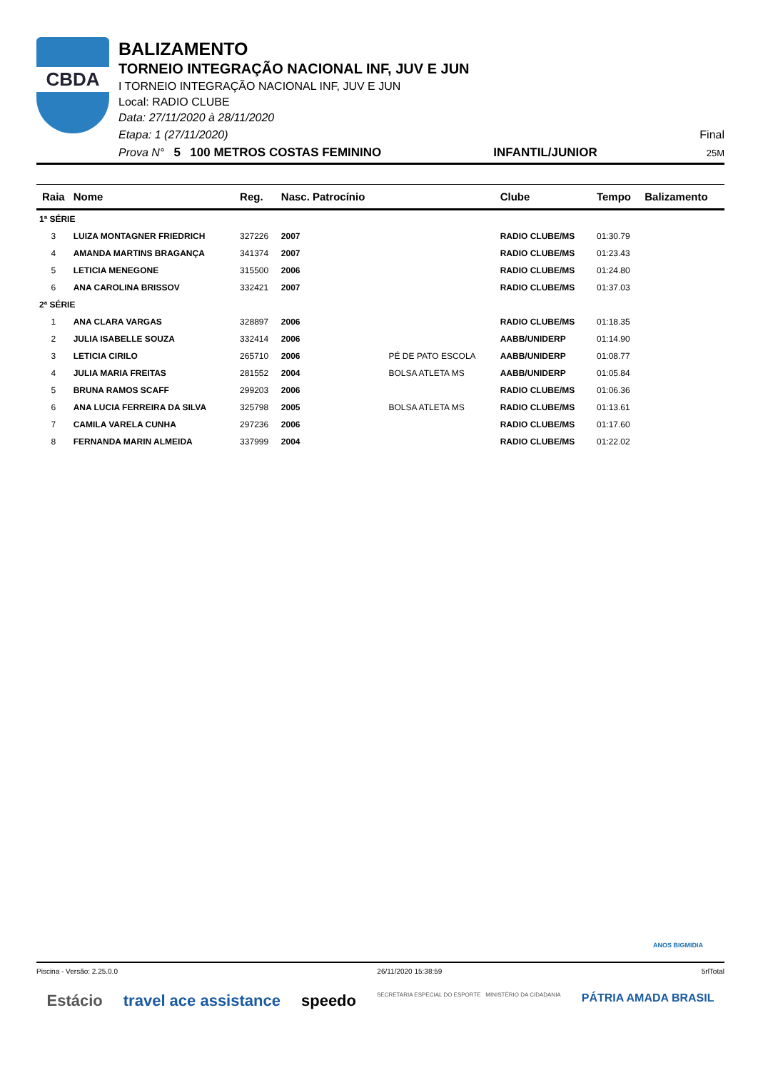CBDA
BALIZAMENTO
TORNEIO INTEGRAÇÃO NACIONAL INF, JUV E JUN
I TORNEIO INTEGRAÇÃO NACIONAL INF, JUV E JUN
Local: RADIO CLUBE
Data: 27/11/2020 à 28/11/2020
Etapa: 1 (27/11/2020) Final
Prova N° 5 100 METROS COSTAS FEMININO INFANTIL/JUNIOR 25M
| Raia | Nome | Reg. | Nasc. Patrocínio | | Clube | Tempo | Balizamento |
| --- | --- | --- | --- | --- | --- | --- | --- |
| 1ª SÉRIE | | | | | | | |
| 3 | LUIZA MONTAGNER FRIEDRICH | 327226 | 2007 | | RADIO CLUBE/MS | 01:30.79 | |
| 4 | AMANDA MARTINS BRAGANÇA | 341374 | 2007 | | RADIO CLUBE/MS | 01:23.43 | |
| 5 | LETICIA MENEGONE | 315500 | 2006 | | RADIO CLUBE/MS | 01:24.80 | |
| 6 | ANA CAROLINA BRISSOV | 332421 | 2007 | | RADIO CLUBE/MS | 01:37.03 | |
| 2ª SÉRIE | | | | | | | |
| 1 | ANA CLARA VARGAS | 328897 | 2006 | | RADIO CLUBE/MS | 01:18.35 | |
| 2 | JULIA ISABELLE SOUZA | 332414 | 2006 | | AABB/UNIDERP | 01:14.90 | |
| 3 | LETICIA CIRILO | 265710 | 2006 | PÉ DE PATO ESCOLA | AABB/UNIDERP | 01:08.77 | |
| 4 | JULIA MARIA FREITAS | 281552 | 2004 | BOLSA ATLETA MS | AABB/UNIDERP | 01:05.84 | |
| 5 | BRUNA RAMOS SCAFF | 299203 | 2006 | | RADIO CLUBE/MS | 01:06.36 | |
| 6 | ANA LUCIA FERREIRA DA SILVA | 325798 | 2005 | BOLSA ATLETA MS | RADIO CLUBE/MS | 01:13.61 | |
| 7 | CAMILA VARELA CUNHA | 297236 | 2006 | | RADIO CLUBE/MS | 01:17.60 | |
| 8 | FERNANDA MARIN ALMEIDA | 337999 | 2004 | | RADIO CLUBE/MS | 01:22.02 | |
ANOS BIGMIDIA
Piscina - Versão: 2.25.0.0 26/11/2020 15:38:59 5rlTotal
Estácio travel ace assistance speedo SECRETARIA ESPECIAL DO ESPORTE MINISTÉRIO DA CIDADANIA PÁTRIA AMADA BRASIL